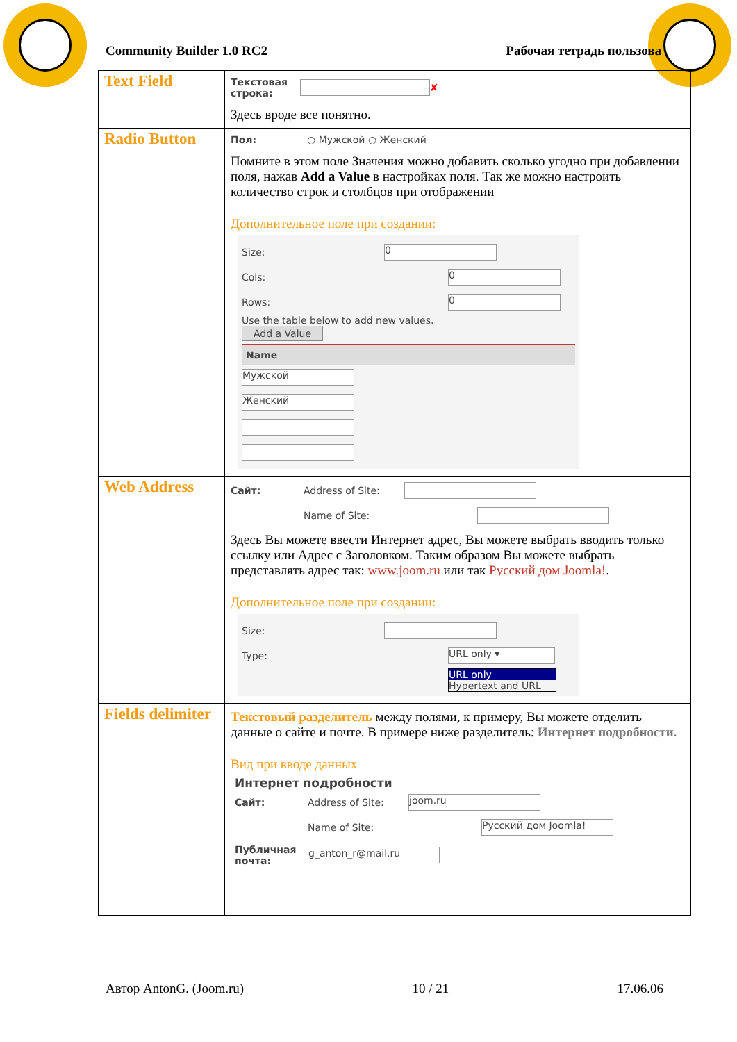Community Builder 1.0 RC2 Рабочая тетрадь пользова
| Text Field | Текстовая строка: ✘ Здесь вроде все понятно. |
| Radio Button | Пол: ○ Мужской ○ Женский Помните в этом поле Значения можно добавить сколько угодно при добавлении поля, нажав Add a Value в настройках поля. Так же можно настроить количество строк и столбцов при отображении Дополнительное поле при создании: Size: 0 Cols: 0 Rows: 0 Use the table below to add new values. Add a Value Name Мужской Женский |
| Web Address | Сайт: Address of Site: Name of Site: Здесь Вы можете ввести Интернет адрес, Вы можете выбрать вводить только ссылку или Адрес с Заголовком. Таким образом Вы можете выбрать представлять адрес так: www.joom.ru или так Русский дом Joomla! . Дополнительное поле при создании: Size: Type: URL only ▾ URL only Hypertext and URL |
| Fields delimiter | Текстовый разделитель между полями, к примеру, Вы можете отделить данные о сайте и почте. В примере ниже разделитель: Интернет подробности. Вид при вводе данных Интернет подробности Сайт: Address of Site: joom.ru Name of Site: Русский дом Joomla! Публичная почта: g_anton_r@mail.ru |
Автор AntonG. (Joom.ru) 10 / 21 17.06.06